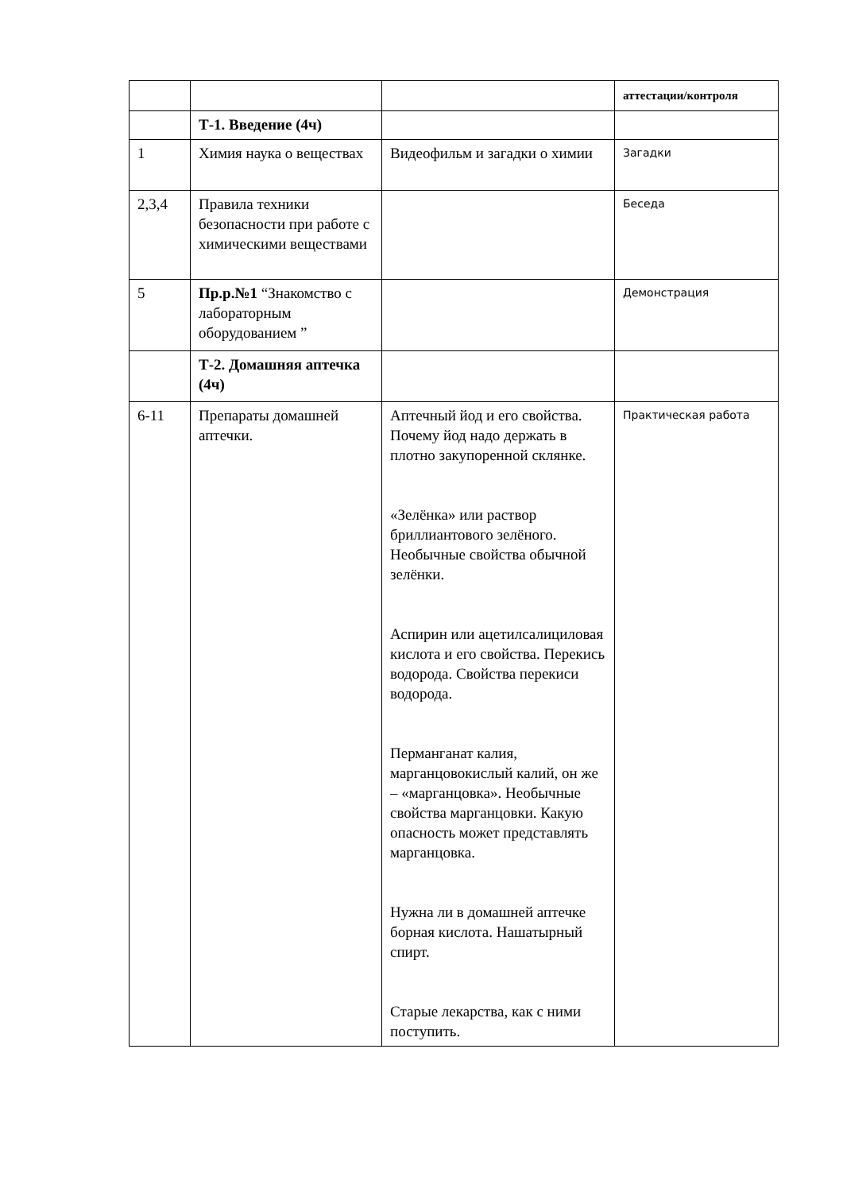| | | | аттестации/контроля |
| | Т-1. Введение (4ч) | | |
| 1 | Химия наука о веществах | Видеофильм и загадки о химии | Загадки |
| 2,3,4 | Правила техники безопасности при работе с химическими веществами | | Беседа |
| 5 | Пр.р.№1 “Знакомство с лабораторным оборудованием ” | | Демонстрация |
| | Т-2. Домашняя аптечка (4ч) | | |
| 6-11 | Препараты домашней аптечки. | Аптечный йод и его свойства. Почему йод надо держать в плотно закупоренной склянке. «Зелёнка» или раствор бриллиантового зелёного. Необычные свойства обычной зелёнки. Аспирин или ацетилсалициловая кислота и его свойства. Перекись водорода. Свойства перекиси водорода. Перманганат калия, марганцовокислый калий, он же – «марганцовка». Необычные свойства марганцовки. Какую опасность может представлять марганцовка. Нужна ли в домашней аптечке борная кислота. Нашатырный спирт. Старые лекарства, как с ними поступить. | Практическая работа |